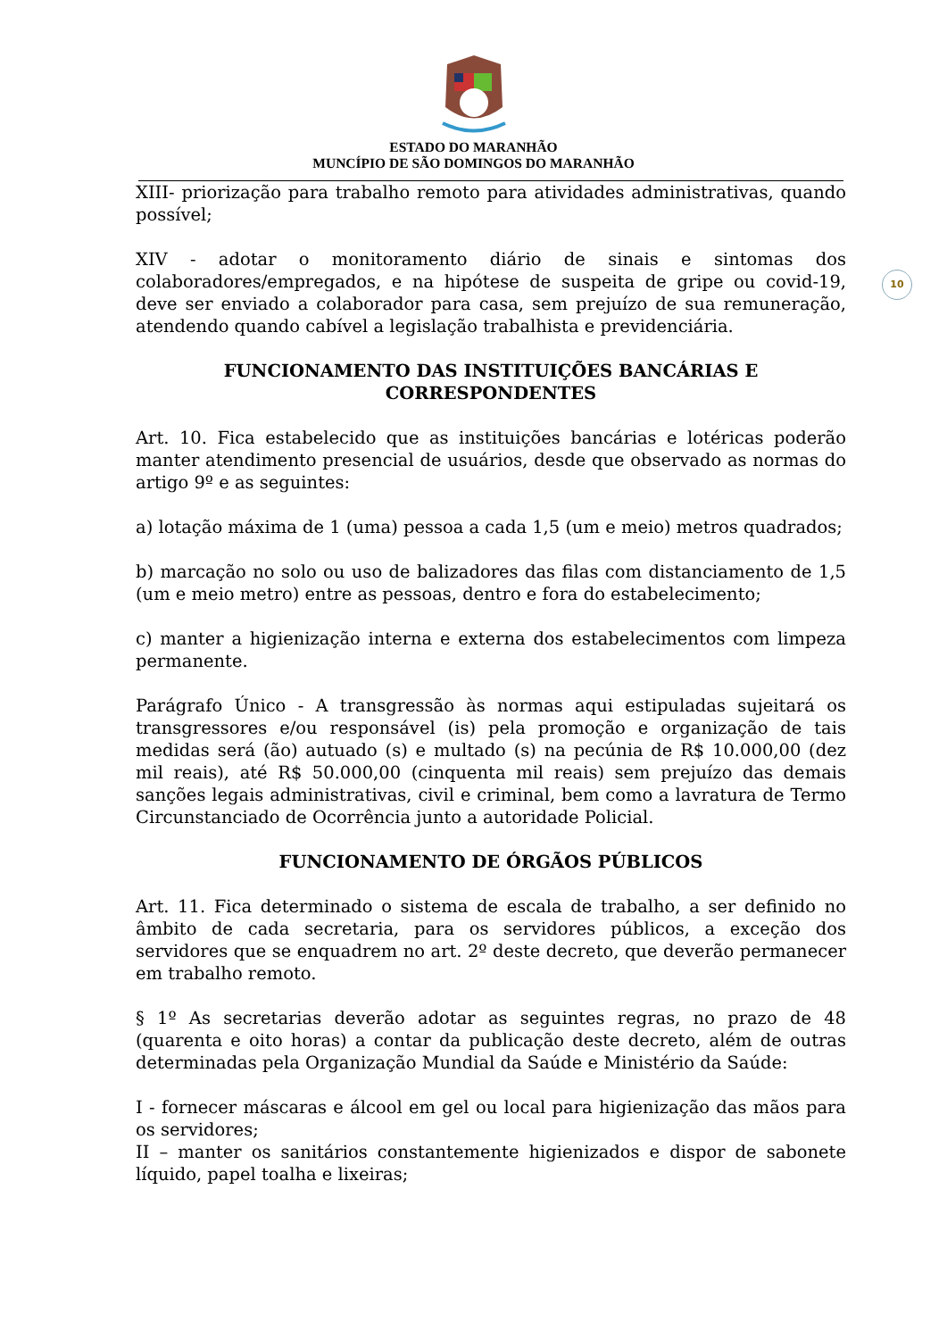ESTADO DO MARANHÃO
MUNCÍPIO DE SÃO DOMINGOS DO MARANHÃO
10
XIII- priorização para trabalho remoto para atividades administrativas, quando possível;
XIV - adotar o monitoramento diário de sinais e sintomas dos colaboradores/empregados, e na hipótese de suspeita de gripe ou covid-19, deve ser enviado a colaborador para casa, sem prejuízo de sua remuneração, atendendo quando cabível a legislação trabalhista e previdenciária.
FUNCIONAMENTO DAS INSTITUIÇÕES BANCÁRIAS E CORRESPONDENTES
Art. 10. Fica estabelecido que as instituições bancárias e lotéricas poderão manter atendimento presencial de usuários, desde que observado as normas do artigo 9º e as seguintes:
a) lotação máxima de 1 (uma) pessoa a cada 1,5 (um e meio) metros quadrados;
b) marcação no solo ou uso de balizadores das filas com distanciamento de 1,5 (um e meio metro) entre as pessoas, dentro e fora do estabelecimento;
c) manter a higienização interna e externa dos estabelecimentos com limpeza permanente.
Parágrafo Único - A transgressão às normas aqui estipuladas sujeitará os transgressores e/ou responsável (is) pela promoção e organização de tais medidas será (ão) autuado (s) e multado (s) na pecúnia de R$ 10.000,00 (dez mil reais), até R$ 50.000,00 (cinquenta mil reais) sem prejuízo das demais sanções legais administrativas, civil e criminal, bem como a lavratura de Termo Circunstanciado de Ocorrência junto a autoridade Policial.
FUNCIONAMENTO DE ÓRGÃOS PÚBLICOS
Art. 11. Fica determinado o sistema de escala de trabalho, a ser definido no âmbito de cada secretaria, para os servidores públicos, a exceção dos servidores que se enquadrem no art. 2º deste decreto, que deverão permanecer em trabalho remoto.
§ 1º As secretarias deverão adotar as seguintes regras, no prazo de 48 (quarenta e oito horas) a contar da publicação deste decreto, além de outras determinadas pela Organização Mundial da Saúde e Ministério da Saúde:
I - fornecer máscaras e álcool em gel ou local para higienização das mãos para os servidores;
II – manter os sanitários constantemente higienizados e dispor de sabonete líquido, papel toalha e lixeiras;